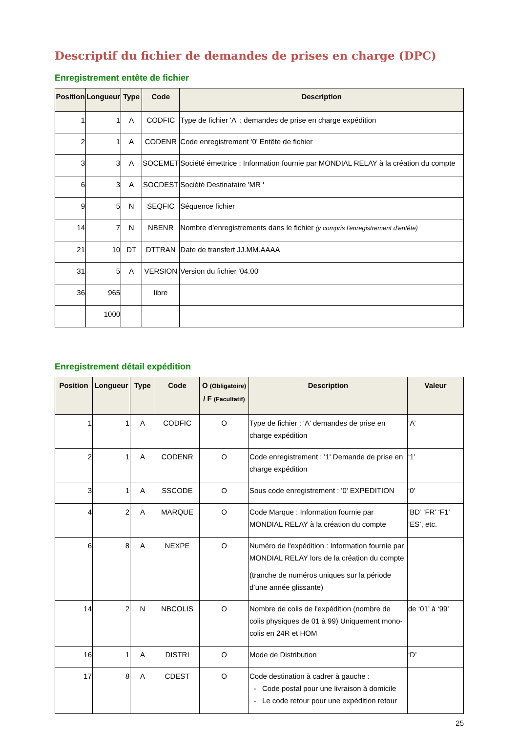Descriptif du fichier de demandes de prises en charge (DPC)
Enregistrement entête de fichier
| Position | Longueur | Type | Code | Description |
| --- | --- | --- | --- | --- |
| 1 | 1 | A | CODFIC | Type de fichier 'A' : demandes de prise en charge expédition |
| 2 | 1 | A | CODENR | Code enregistrement '0' Entête de fichier |
| 3 | 3 | A | SOCEMET | Société émettrice : Information fournie par MONDIAL RELAY à la création du compte |
| 6 | 3 | A | SOCDEST | Société Destinataire 'MR ' |
| 9 | 5 | N | SEQFIC | Séquence fichier |
| 14 | 7 | N | NBENR | Nombre d'enregistrements dans le fichier (y compris l'enregistrement d'entête) |
| 21 | 10 | DT | DTTRAN | Date de transfert JJ.MM.AAAA |
| 31 | 5 | A | VERSION | Version du fichier '04.00' |
| 36 | 965 | | libre | |
| | 1000 | | | |
Enregistrement détail expédition
| Position | Longueur | Type | Code | O (Obligatoire) / F (Facultatif) | Description | Valeur |
| --- | --- | --- | --- | --- | --- | --- |
| 1 | 1 | A | CODFIC | O | Type de fichier : 'A' demandes de prise en charge expédition | ‘A’ |
| 2 | 1 | A | CODENR | O | Code enregistrement : '1' Demande de prise en charge expédition | ‘1’ |
| 3 | 1 | A | SSCODE | O | Sous code enregistrement : '0' EXPEDITION | ‘0’ |
| 4 | 2 | A | MARQUE | O | Code Marque : Information fournie par MONDIAL RELAY à la création du compte | ‘BD’ ‘FR’ ‘F1’ ‘ES’, etc. |
| 6 | 8 | A | NEXPE | O | Numéro de l'expédition : Information fournie par MONDIAL RELAY lors de la création du compte (tranche de numéros uniques sur la période d’une année glissante) | |
| 14 | 2 | N | NBCOLIS | O | Nombre de colis de l'expédition (nombre de colis physiques de 01 à 99) Uniquement mono-colis en 24R et HOM | de ‘01’ à ‘99’ |
| 16 | 1 | A | DISTRI | O | Mode de Distribution | ‘D’ |
| 17 | 8 | A | CDEST | O | Code destination à cadrer à gauche : Code postal pour une livraison à domicile Le code retour pour une expédition retour | |
25